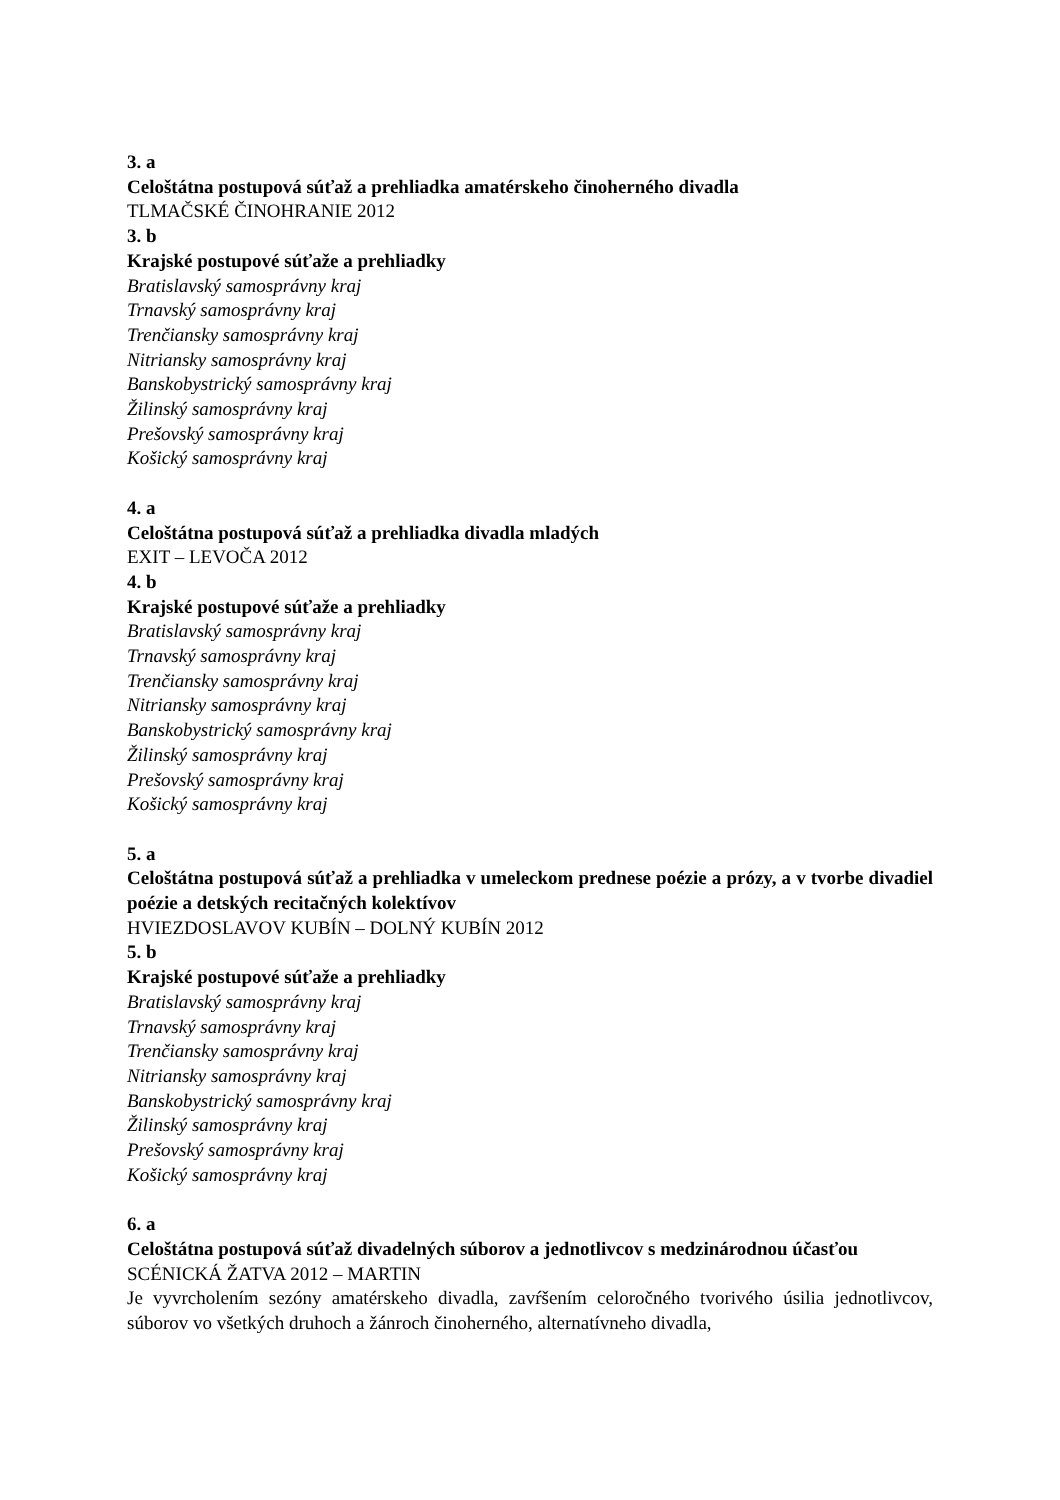3. a
Celoštátna postupová súťaž a prehliadka amatérskeho činoherného divadla
TLMAČSKÉ ČINOHRANIE 2012
3. b
Krajské postupové súťaže a prehliadky
Bratislavský samosprávny kraj
Trnavský samosprávny kraj
Trenčiansky samosprávny kraj
Nitriansky samosprávny kraj
Banskobystrický samosprávny kraj
Žilinský samosprávny kraj
Prešovský samosprávny kraj
Košický samosprávny kraj
4. a
Celoštátna postupová súťaž a prehliadka divadla mladých
EXIT – LEVOČA 2012
4. b
Krajské postupové súťaže a prehliadky
Bratislavský samosprávny kraj
Trnavský samosprávny kraj
Trenčiansky samosprávny kraj
Nitriansky samosprávny kraj
Banskobystrický samosprávny kraj
Žilinský samosprávny kraj
Prešovský samosprávny kraj
Košický samosprávny kraj
5. a
Celoštátna postupová súťaž a prehliadka v umeleckom prednese poézie a prózy, a v tvorbe divadiel poézie a detských recitačných kolektívov
HVIEZDOSLAVOV KUBÍN – DOLNÝ KUBÍN 2012
5. b
Krajské postupové súťaže a prehliadky
Bratislavský samosprávny kraj
Trnavský samosprávny kraj
Trenčiansky samosprávny kraj
Nitriansky samosprávny kraj
Banskobystrický samosprávny kraj
Žilinský samosprávny kraj
Prešovský samosprávny kraj
Košický samosprávny kraj
6. a
Celoštátna postupová súťaž divadelných súborov a jednotlivcov s medzinárodnou účasťou
SCÉNICKÁ ŽATVA 2012 – MARTIN
Je vyvrcholením sezóny amatérskeho divadla, zavŕšením celoročného tvorivého úsilia jednotlivcov, súborov vo všetkých druhoch a žánroch činoherného, alternatívneho divadla,